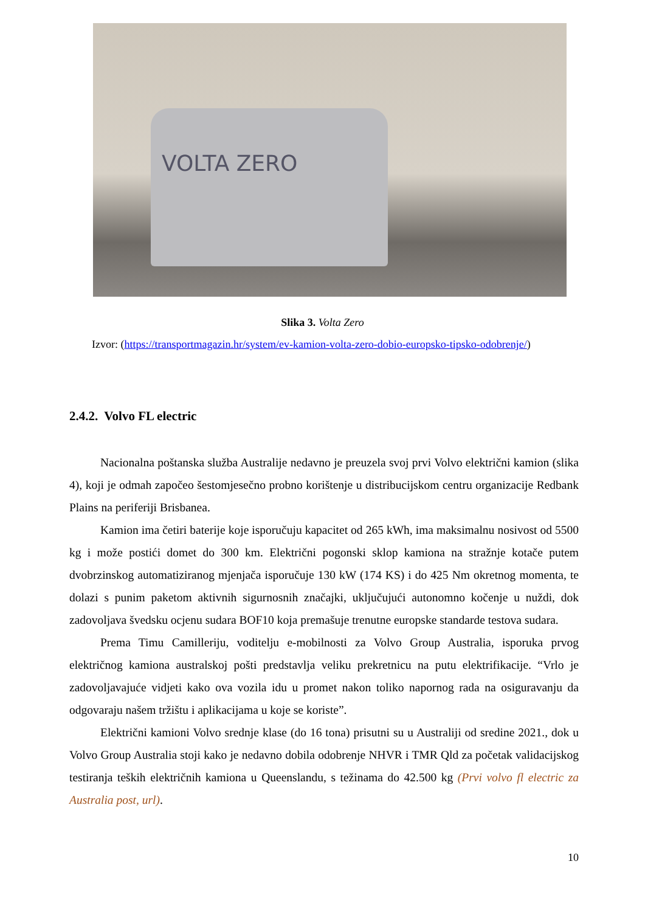VOLTA ZERO
Slika 3. Volta Zero
Izvor: (https://transportmagazin.hr/system/ev-kamion-volta-zero-dobio-europsko-tipsko-odobrenje/)
2.4.2. Volvo FL electric
Nacionalna poštanska služba Australije nedavno je preuzela svoj prvi Volvo električni kamion (slika 4), koji je odmah započeo šestomjesečno probno korištenje u distribucijskom centru organizacije Redbank Plains na periferiji Brisbanea.
Kamion ima četiri baterije koje isporučuju kapacitet od 265 kWh, ima maksimalnu nosivost od 5500 kg i može postići domet do 300 km. Električni pogonski sklop kamiona na stražnje kotače putem dvobrzinskog automatiziranog mjenjača isporučuje 130 kW (174 KS) i do 425 Nm okretnog momenta, te dolazi s punim paketom aktivnih sigurnosnih značajki, uključujući autonomno kočenje u nuždi, dok zadovoljava švedsku ocjenu sudara BOF10 koja premašuje trenutne europske standarde testova sudara.
Prema Timu Camilleriju, voditelju e-mobilnosti za Volvo Group Australia, isporuka prvog električnog kamiona australskoj pošti predstavlja veliku prekretnicu na putu elektrifikacije. “Vrlo je zadovoljavajuće vidjeti kako ova vozila idu u promet nakon toliko napornog rada na osiguravanju da odgovaraju našem tržištu i aplikacijama u koje se koriste”.
Električni kamioni Volvo srednje klase (do 16 tona) prisutni su u Australiji od sredine 2021., dok u Volvo Group Australia stoji kako je nedavno dobila odobrenje NHVR i TMR Qld za početak validacijskog testiranja teških električnih kamiona u Queenslandu, s težinama do 42.500 kg (Prvi volvo fl electric za Australia post, url).
10